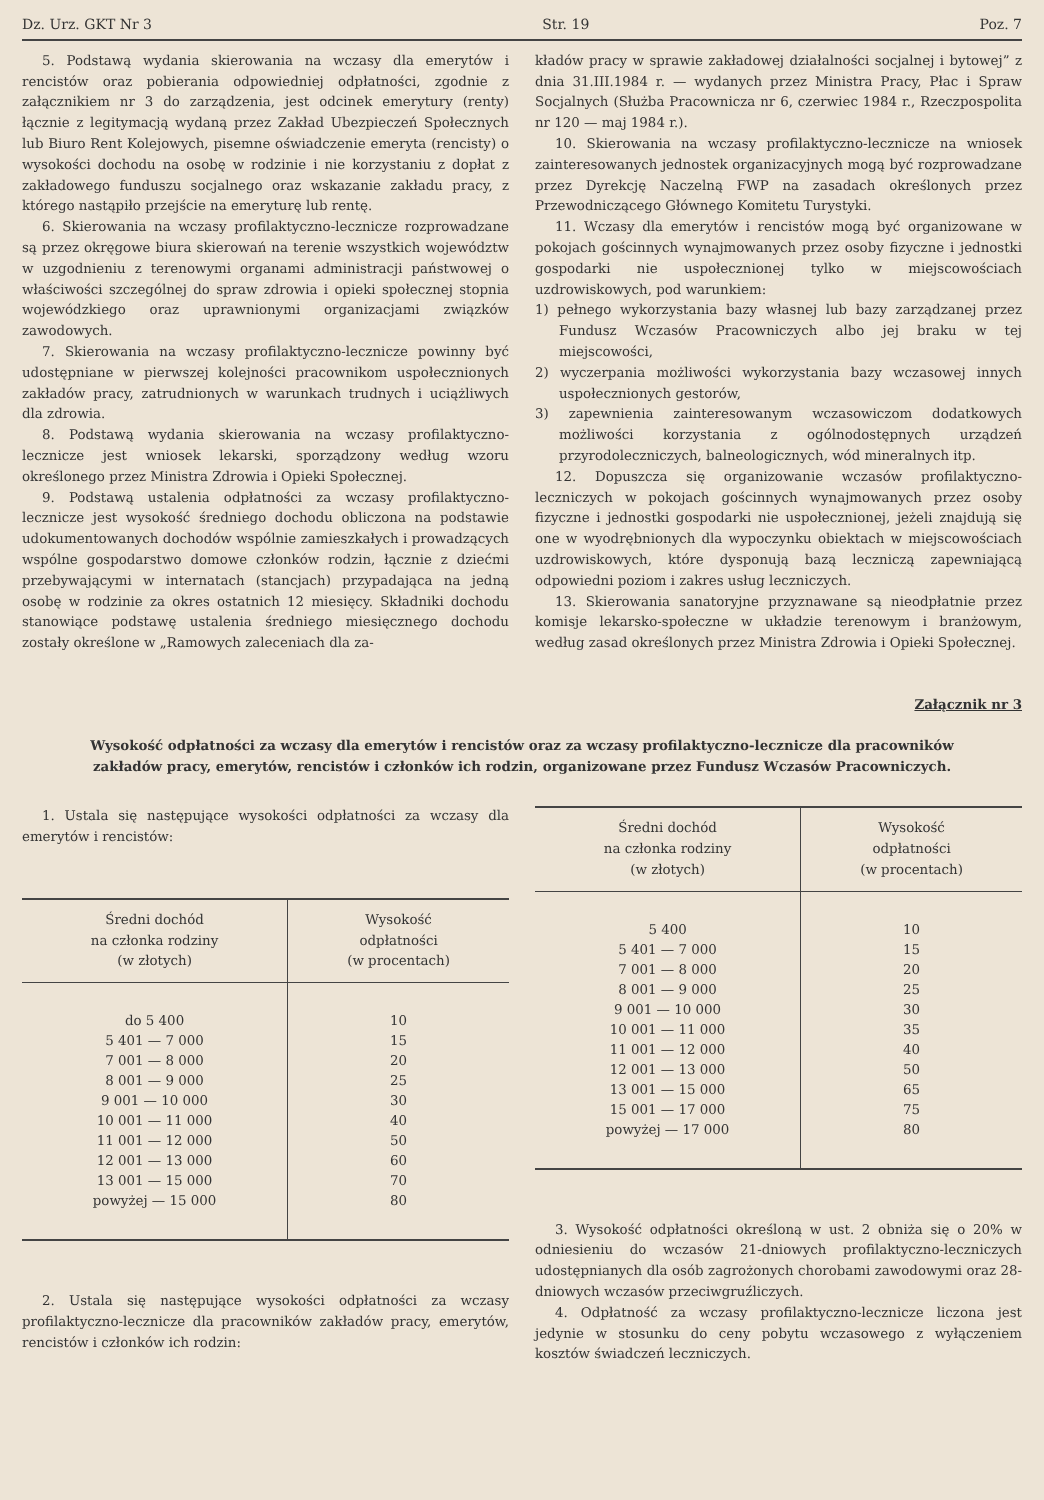Dz. Urz. GKT Nr 3 Str. 19 Poz. 7
5. Podstawą wydania skierowania na wczasy dla emerytów i rencistów oraz pobierania odpowiedniej odpłatności, zgodnie z załącznikiem nr 3 do zarządzenia, jest odcinek emerytury (renty) łącznie z legitymacją wydaną przez Zakład Ubezpieczeń Społecznych lub Biuro Rent Kolejowych, pisemne oświadczenie emeryta (rencisty) o wysokości dochodu na osobę w rodzinie i nie korzystaniu z dopłat z zakładowego funduszu socjalnego oraz wskazanie zakładu pracy, z którego nastąpiło przejście na emeryturę lub rentę.
6. Skierowania na wczasy profilaktyczno-lecznicze rozprowadzane są przez okręgowe biura skierowań na terenie wszystkich województw w uzgodnieniu z terenowymi organami administracji państwowej o właściwości szczególnej do spraw zdrowia i opieki społecznej stopnia wojewódzkiego oraz uprawnionymi organizacjami związków zawodowych.
7. Skierowania na wczasy profilaktyczno-lecznicze powinny być udostępniane w pierwszej kolejności pracownikom uspołecznionych zakładów pracy, zatrudnionych w warunkach trudnych i uciążliwych dla zdrowia.
8. Podstawą wydania skierowania na wczasy profilaktyczno-lecznicze jest wniosek lekarski, sporządzony według wzoru określonego przez Ministra Zdrowia i Opieki Społecznej.
9. Podstawą ustalenia odpłatności za wczasy profilaktyczno-lecznicze jest wysokość średniego dochodu obliczona na podstawie udokumentowanych dochodów wspólnie zamieszkałych i prowadzących wspólne gospodarstwo domowe członków rodzin, łącznie z dziećmi przebywającymi w internatach (stancjach) przypadająca na jedną osobę w rodzinie za okres ostatnich 12 miesięcy. Składniki dochodu stanowiące podstawę ustalenia średniego miesięcznego dochodu zostały określone w „Ramowych zaleceniach dla za-
kładów pracy w sprawie zakładowej działalności socjalnej i bytowej” z dnia 31.III.1984 r. — wydanych przez Ministra Pracy, Płac i Spraw Socjalnych (Służba Pracownicza nr 6, czerwiec 1984 r., Rzeczpospolita nr 120 — maj 1984 r.).
10. Skierowania na wczasy profilaktyczno-lecznicze na wniosek zainteresowanych jednostek organizacyjnych mogą być rozprowadzane przez Dyrekcję Naczelną FWP na zasadach określonych przez Przewodniczącego Głównego Komitetu Turystyki.
11. Wczasy dla emerytów i rencistów mogą być organizowane w pokojach gościnnych wynajmowanych przez osoby fizyczne i jednostki gospodarki nie uspołecznionej tylko w miejscowościach uzdrowiskowych, pod warunkiem:
1) pełnego wykorzystania bazy własnej lub bazy zarządzanej przez Fundusz Wczasów Pracowniczych albo jej braku w tej miejscowości,
2) wyczerpania możliwości wykorzystania bazy wczasowej innych uspołecznionych gestorów,
3) zapewnienia zainteresowanym wczasowiczom dodatkowych możliwości korzystania z ogólnodostępnych urządzeń przyrodoleczniczych, balneologicznych, wód mineralnych itp.
12. Dopuszcza się organizowanie wczasów profilaktyczno-leczniczych w pokojach gościnnych wynajmowanych przez osoby fizyczne i jednostki gospodarki nie uspołecznionej, jeżeli znajdują się one w wyodrębnionych dla wypoczynku obiektach w miejscowościach uzdrowiskowych, które dysponują bazą leczniczą zapewniającą odpowiedni poziom i zakres usług leczniczych.
13. Skierowania sanatoryjne przyznawane są nieodpłatnie przez komisje lekarsko-społeczne w układzie terenowym i branżowym, według zasad określonych przez Ministra Zdrowia i Opieki Społecznej.
Załącznik nr 3
Wysokość odpłatności za wczasy dla emerytów i rencistów oraz za wczasy profilaktyczno-lecznicze dla pracowników zakładów pracy, emerytów, rencistów i członków ich rodzin, organizowane przez Fundusz Wczasów Pracowniczych.
1. Ustala się następujące wysokości odpłatności za wczasy dla emerytów i rencistów:
| Średni dochód na członka rodziny (w złotych) | Wysokość odpłatności (w procentach) |
| --- | --- |
| do 5 400 | 10 |
| 5 401 — 7 000 | 15 |
| 7 001 — 8 000 | 20 |
| 8 001 — 9 000 | 25 |
| 9 001 — 10 000 | 30 |
| 10 001 — 11 000 | 40 |
| 11 001 — 12 000 | 50 |
| 12 001 — 13 000 | 60 |
| 13 001 — 15 000 | 70 |
| powyżej — 15 000 | 80 |
2. Ustala się następujące wysokości odpłatności za wczasy profilaktyczno-lecznicze dla pracowników zakładów pracy, emerytów, rencistów i członków ich rodzin:
| Średni dochód na członka rodziny (w złotych) | Wysokość odpłatności (w procentach) |
| --- | --- |
| 5 400 | 10 |
| 5 401 — 7 000 | 15 |
| 7 001 — 8 000 | 20 |
| 8 001 — 9 000 | 25 |
| 9 001 — 10 000 | 30 |
| 10 001 — 11 000 | 35 |
| 11 001 — 12 000 | 40 |
| 12 001 — 13 000 | 50 |
| 13 001 — 15 000 | 65 |
| 15 001 — 17 000 | 75 |
| powyżej — 17 000 | 80 |
3. Wysokość odpłatności określoną w ust. 2 obniża się o 20% w odniesieniu do wczasów 21-dniowych profilaktyczno-leczniczych udostępnianych dla osób zagrożonych chorobami zawodowymi oraz 28-dniowych wczasów przeciwgruźliczych.
4. Odpłatność za wczasy profilaktyczno-lecznicze liczona jest jedynie w stosunku do ceny pobytu wczasowego z wyłączeniem kosztów świadczeń leczniczych.